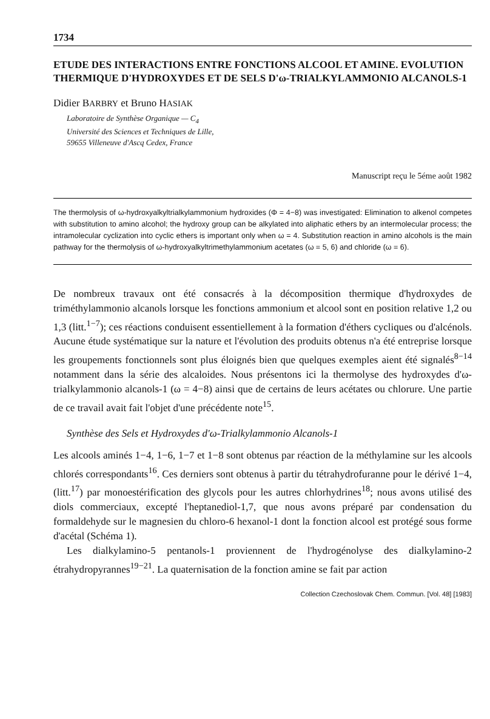1734
ETUDE DES INTERACTIONS ENTRE FONCTIONS ALCOOL ET AMINE. EVOLUTION THERMIQUE D'HYDROXYDES ET DE SELS D'ω-TRIALKYLAMMONIO ALCANOLS-1
Didier BARBRY et Bruno HASIAK
Laboratoire de Synthèse Organique — C<sub>4</sub>
Université des Sciences et Techniques de Lille,
59655 Villeneuve d'Ascq Cedex, France
Manuscript reçu le 5éme août 1982
The thermolysis of ω-hydroxyalkyltrialkylammonium hydroxides (Φ = 4−8) was investigated: Elimination to alkenol competes with substitution to amino alcohol; the hydroxy group can be alkylated into aliphatic ethers by an intermolecular process; the intramolecular cyclization into cyclic ethers is important only when ω = 4. Substitution reaction in amino alcohols is the main pathway for the thermolysis of ω-hydroxyalkyltrimethylammonium acetates (ω = 5, 6) and chloride (ω = 6).
De nombreux travaux ont été consacrés à la décomposition thermique d'hydroxydes de triméthylammonio alcanols lorsque les fonctions ammonium et alcool sont en position relative 1,2 ou 1,3 (litt.<sup>1−7</sup>); ces réactions conduisent essentiellement à la formation d'éthers cycliques ou d'alcénols. Aucune étude systématique sur la nature et l'évolution des produits obtenus n'a été entreprise lorsque les groupements fonctionnels sont plus éloignés bien que quelques exemples aient été signalés<sup>8−14</sup> notamment dans la série des alcaloides. Nous présentons ici la thermolyse des hydroxydes d'ω-trialkylammonio alcanols-1 (ω = 4−8) ainsi que de certains de leurs acétates ou chlorure. Une partie de ce travail avait fait l'objet d'une précédente note<sup>15</sup>.
Synthèse des Sels et Hydroxydes d'ω-Trialkylammonio Alcanols-1
Les alcools aminés 1−4, 1−6, 1−7 et 1−8 sont obtenus par réaction de la méthylamine sur les alcools chlorés correspondants<sup>16</sup>. Ces derniers sont obtenus à partir du tétrahydrofuranne pour le dérivé 1−4, (litt.<sup>17</sup>) par monoestérification des glycols pour les autres chlorhydrines<sup>18</sup>; nous avons utilisé des diols commerciaux, excepté l'heptanediol-1,7, que nous avons préparé par condensation du formaldehyde sur le magnesien du chloro-6 hexanol-1 dont la fonction alcool est protégé sous forme d'acétal (Schéma 1).
Les dialkylamino-5 pentanols-1 proviennent de l'hydrogénolyse des dialkylamino-2 étrahydropyrannes<sup>19−21</sup>. La quaternisation de la fonction amine se fait par action
Collection Czechoslovak Chem. Commun. [Vol. 48] [1983]